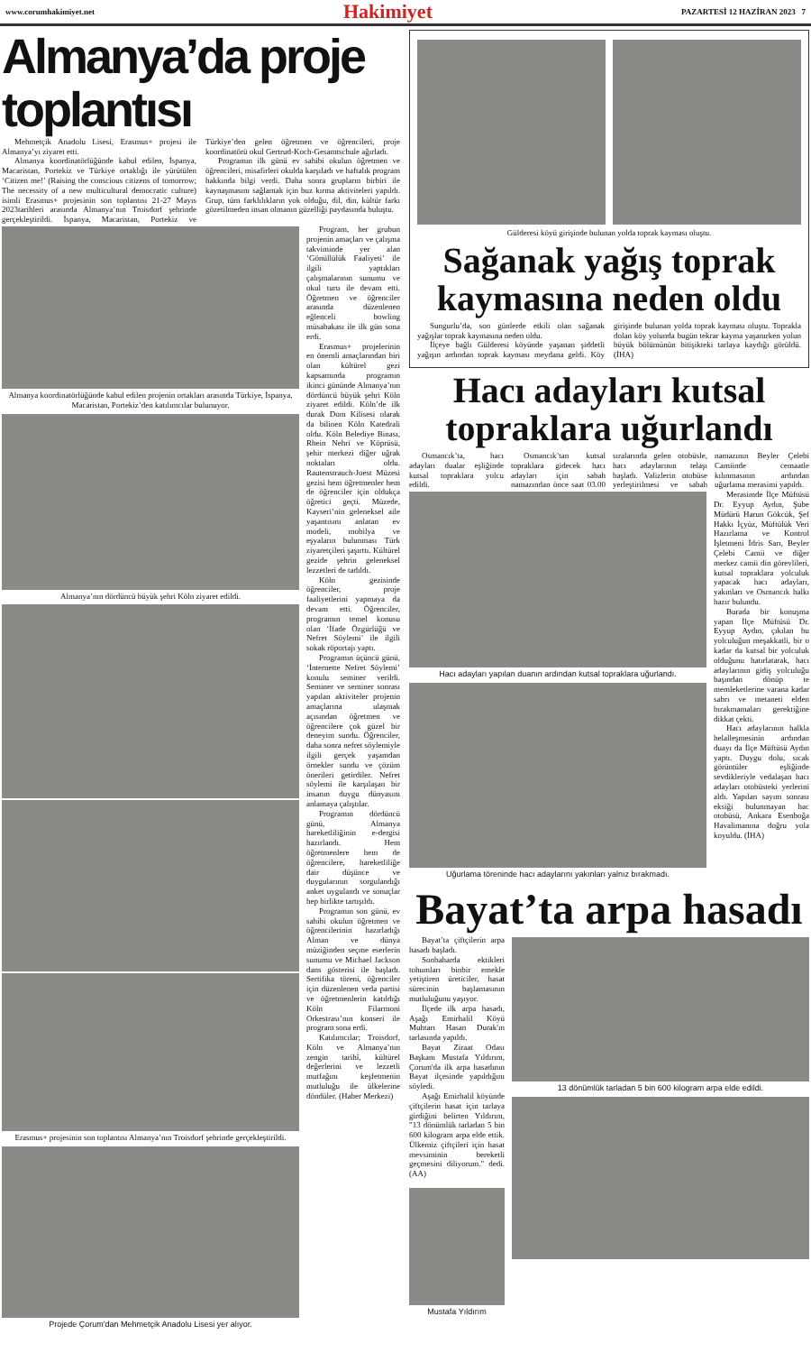www.corumhakimiyet.net Hakimiyet PAZARTESİ 12 HAZİRAN 2023 7
Almanya’da proje toplantısı
Mehmetçik Anadolu Lisesi, Erasmus+ projesi ile Almanya’yı ziyaret etti.
Almanya koordinatörlüğünde kabul edilen, İspanya, Macaristan, Portekiz ve Türkiye ortaklığı ile yürütülen ‘Citizen me!’ (Raising the conscious citizens of tomorrow; The necessity of a new multicultural democratic culture) isimli Erasmus+ projesinin son toplantısı 21-27 Mayıs 2023tarihleri arasında Almanya’nın Troisdorf şehrinde gerçekleştirildi. İspanya, Macaristan, Portekiz ve Türkiye’den gelen öğretmen ve öğrencileri, proje koordinatörü okul Gertrud-Koch-Gesamtschule ağırladı.
Programın ilk günü ev sahibi okulun öğretmen ve öğrencileri, misafirleri okulda karşıladı ve haftalık program hakkında bilgi verdi. Daha sonra grupların birbiri ile kaynaşmasını sağlamak için buz kırma aktiviteleri yapıldı. Grup, tüm farklılıkların yok olduğu, dil, din, kültür farkı gözetilmeden insan olmanın güzelliği paydasında buluştu.
Almanya koordinatörlüğünde kabul edilen projenin ortakları arasında Türkiye, İspanya, Macaristan, Portekiz’den katılımcılar bulunuyor.
Almanya’nın dördüncü büyük şehri Köln ziyaret edildi.
Erasmus+ projesinin son toplantısı Almanya’nın Troisdorf şehrinde gerçekleştirildi.
Projede Çorum'dan Mehmetçik Anadolu Lisesi yer alıyor.
Program, her grubun projenin amaçları ve çalışma takviminde yer alan ‘Gönüllülük Faaliyeti’ ile ilgili yaptıkları çalışmalarının sunumu ve okul turu ile devam etti. Öğretmen ve öğrenciler arasında düzenlenen eğlenceli bowling müsabakası ile ilk gün sona erdi.
Erasmus+ projelerinin en önemli amaçlarından biri olan kültürel gezi kapsamında programın ikinci gününde Almanya’nın dördüncü büyük şehri Köln ziyaret edildi. Köln’de ilk durak Dom Kilisesi olarak da bilinen Köln Katedrali oldu. Köln Belediye Binası, Rhein Nehri ve Köprüsü, şehir merkezi diğer uğrak noktaları oldu. Rautenstrauch-Joest Müzesi gezisi hem öğretmenler hem de öğrenciler için oldukça öğretici geçti. Müzede, Kayseri’nin geleneksel aile yaşantısını anlatan ev modeli, mobilya ve eşyaların bulunması Türk ziyaretçileri şaşırttı. Kültürel gezide şehrin geleneksel lezzetleri de tadıldı.
Köln gezisinde öğrenciler, proje faaliyetlerini yapmaya da devam etti. Öğrenciler, programın temel konusu olan ‘İfade Özgürlüğü ve Nefret Söylemi’ ile ilgili sokak röportajı yaptı.
Programın üçüncü günü, ‘İnternette Nefret Söylemi’ konulu seminer verildi. Seminer ve seminer sonrası yapılan aktiviteler projenin amaçlarına ulaşmak açısından öğretmen ve öğrencilere çok güzel bir deneyim sundu. Öğrenciler, daha sonra nefret söylemiyle ilgili gerçek yaşamdan örnekler sundu ve çözüm önerileri getirdiler. Nefret söylemi ile karşılaşan bir insanın duygu dünyasını anlamaya çalıştılar.
Programın dördüncü günü, Almanya hareketliliğinin e-dergisi hazırlandı. Hem öğretmenlere hem de öğrencilere, hareketliliğe dair düşünce ve duygularının sorgulandığı anket uygulandı ve sonuçlar hep birlikte tartışıldı.
Programın son günü, ev sahibi okulun öğretmen ve öğrencilerinin hazırladığı Alman ve dünya müziğinden seçme eserlerin sunumu ve Michael Jackson dans gösterisi ile başladı. Sertifika töreni, öğrenciler için düzenlenen veda partisi ve öğretmenlerin katıldığı Köln Filarmoni Orkestrası’nın konseri ile program sona erdi.
Katılımcılar; Troisdorf, Köln ve Almanya’nın zengin tarihî, kültürel değerlerini ve lezzetli mutfağını keşfetmenin mutluluğu ile ülkelerine döndüler. (Haber Merkezi)
Gülderesi köyü girişinde bulunan yolda toprak kayması oluştu.
Sağanak yağış toprak kaymasına neden oldu
Sungurlu’da, son günlerde etkili olan sağanak yağışlar toprak kaymasına neden oldu.
İlçeye bağlı Gülderesi köyünde yaşanan şiddetli yağışın ardından toprak kayması meydana geldi. Köy girişinde bulunan yolda toprak kayması oluştu. Toprakla dolan köy yolunda bugün tekrar kayma yaşanırken yolun büyük bölümünün bitişikteki tarlaya kaydığı görüldü. (İHA)
Hacı adayları kutsal topraklara uğurlandı
Osmancık’ta, hacı adayları dualar eşliğinde kutsal topraklara yolcu edildi.
Osmancık’tan kutsal topraklara gidecek hacı adayları için sabah namazından önce saat 03.00 sıralarında gelen otobüsle, hacı adaylarının telaşı başladı. Valizlerin otobüse yerleştirilmesi ve sabah namazının Beyler Çelebi Camiinde cemaatle kılınmasının ardından uğurlama merasimi yapıldı.
Hacı adayları yapılan duanın ardından kutsal topraklara uğurlandı.
Uğurlama töreninde hacı adaylarını yakınları yalnız bırakmadı.
Merasimde İlçe Müftüsü Dr. Eyyup Aydın, Şube Müdürü Harun Gökcük, Şef Hakkı İçyüz, Müftülük Veri Hazırlama ve Kontrol İşletmeni İdris Sarı, Beyler Çelebi Camii ve diğer merkez camii din görevlileri, kutsal topraklara yolculuk yapacak hacı adayları, yakınları ve Osmancık halkı hazır bulundu.
Burada bir konuşma yapan İlçe Müftüsü Dr. Eyyup Aydın, çıkılan bu yolculuğun meşakkatli, bir o kadar da kutsal bir yolculuk olduğunu hatırlatarak, hacı adaylarının gidiş yolculuğu başından dönüp te memleketlerine varana kadar sabrı ve metaneti elden bırakmamaları gerektiğine dikkat çekti.
Hacı adaylarının halkla helalleşmesinin ardından duayı da İlçe Müftüsü Aydın yaptı. Duygu dolu, sıcak görüntüler eşliğinde sevdikleriyle vedalaşan hacı adayları otobüsteki yerlerini aldı. Yapılan sayım sonrası eksiği bulunmayan hac otobüsü, Ankara Esenboğa Havalimanına doğru yola koyuldu. (İHA)
Bayat’ta arpa hasadı
Bayat’ta çiftçilerin arpa hasadı başladı.
Sonbaharda ektikleri tohumları binbir emekle yetiştiren üreticiler, hasat sürecinin başlamasının mutluluğunu yaşıyor.
İlçede ilk arpa hasadı, Aşağı Emirhalil Köyü Muhtarı Hasan Durak'ın tarlasında yapıldı.
Bayat Ziraat Odası Başkanı Mustafa Yıldırım, Çorum'da ilk arpa hasadının Bayat ilçesinde yapıldığını söyledi.
Aşağı Emirhalil köyünde çiftçilerin hasat için tarlaya girdiğini belirten Yıldırım, "13 dönümlük tarladan 5 bin 600 kilogram arpa elde ettik. Ülkemiz çiftçileri için hasat mevsiminin bereketli geçmesini diliyorum." dedi.(AA)
Mustafa Yıldırım
13 dönümlük tarladan 5 bin 600 kilogram arpa elde edildi.